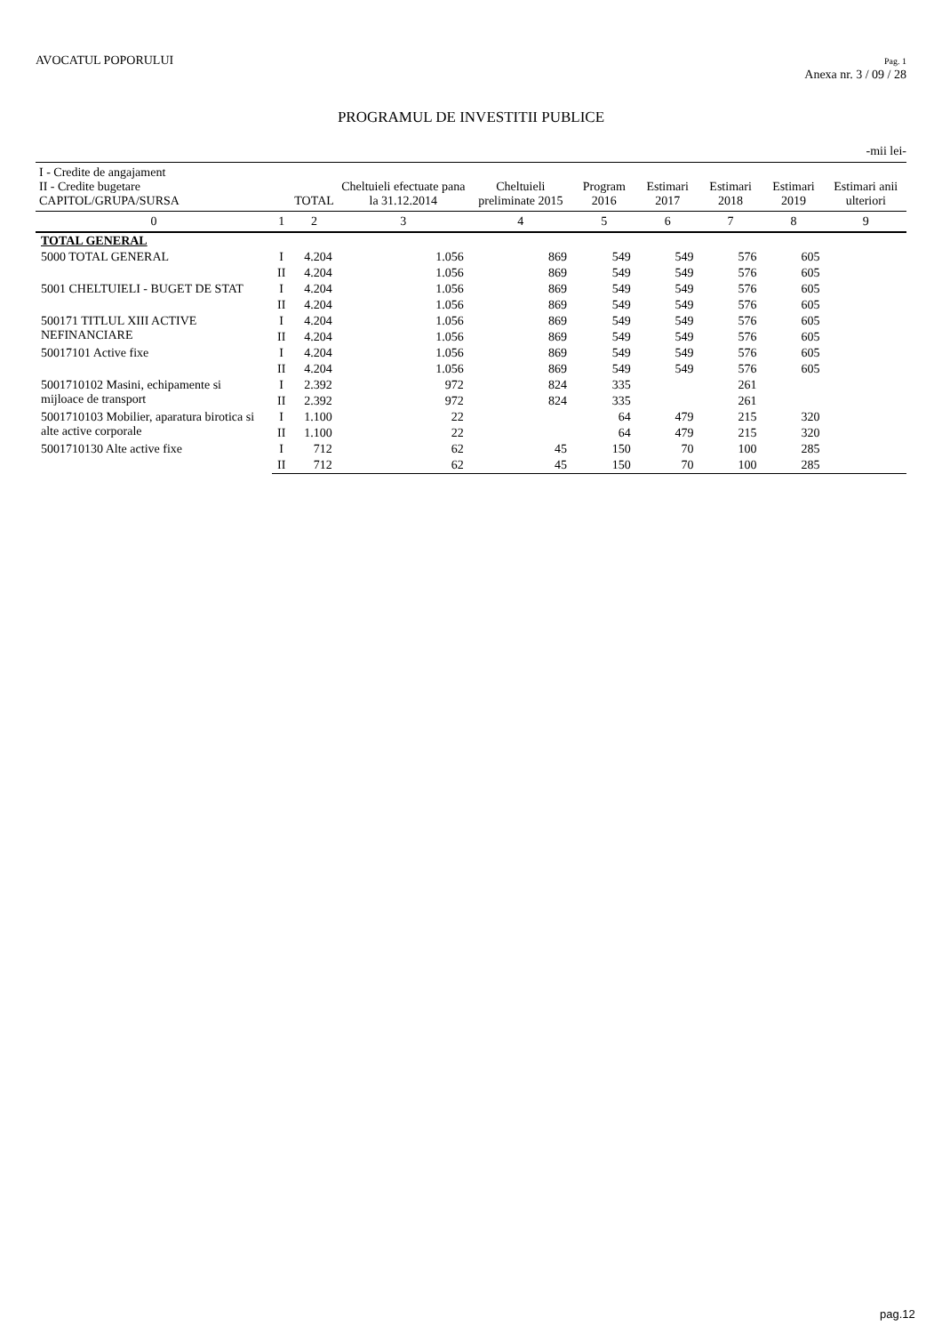AVOCATUL POPORULUI
Pag. 1
Anexa nr. 3 / 09 / 28
PROGRAMUL DE INVESTITII PUBLICE
-mii lei-
| I - Credite de angajament II - Credite bugetare CAPITOL/GRUPA/SURSA | | TOTAL | Cheltuieli efectuate pana la 31.12.2014 | Cheltuieli preliminate 2015 | Program 2016 | Estimari 2017 | Estimari 2018 | Estimari 2019 | Estimari anii ulteriori |
| --- | --- | --- | --- | --- | --- | --- | --- | --- | --- |
| 0 | 1 | 2 | 3 | 4 | 5 | 6 | 7 | 8 | 9 |
| TOTAL GENERAL | | | | | | | | | |
| 5000 TOTAL GENERAL | I | 4.204 | 1.056 | 869 | 549 | 549 | 576 | 605 | |
| | II | 4.204 | 1.056 | 869 | 549 | 549 | 576 | 605 | |
| 5001 CHELTUIELI - BUGET DE STAT | I | 4.204 | 1.056 | 869 | 549 | 549 | 576 | 605 | |
| | II | 4.204 | 1.056 | 869 | 549 | 549 | 576 | 605 | |
| 500171 TITLUL XIII ACTIVE NEFINANCIARE | I | 4.204 | 1.056 | 869 | 549 | 549 | 576 | 605 | |
| | II | 4.204 | 1.056 | 869 | 549 | 549 | 576 | 605 | |
| 50017101 Active fixe | I | 4.204 | 1.056 | 869 | 549 | 549 | 576 | 605 | |
| | II | 4.204 | 1.056 | 869 | 549 | 549 | 576 | 605 | |
| 5001710102 Masini, echipamente si mijloace de transport | I | 2.392 | 972 | 824 | 335 | | 261 | | |
| | II | 2.392 | 972 | 824 | 335 | | 261 | | |
| 5001710103 Mobilier, aparatura birotica si alte active corporale | I | 1.100 | 22 | | 64 | 479 | 215 | 320 | |
| | II | 1.100 | 22 | | 64 | 479 | 215 | 320 | |
| 5001710130 Alte active fixe | I | 712 | 62 | 45 | 150 | 70 | 100 | 285 | |
| | II | 712 | 62 | 45 | 150 | 70 | 100 | 285 | |
pag.12